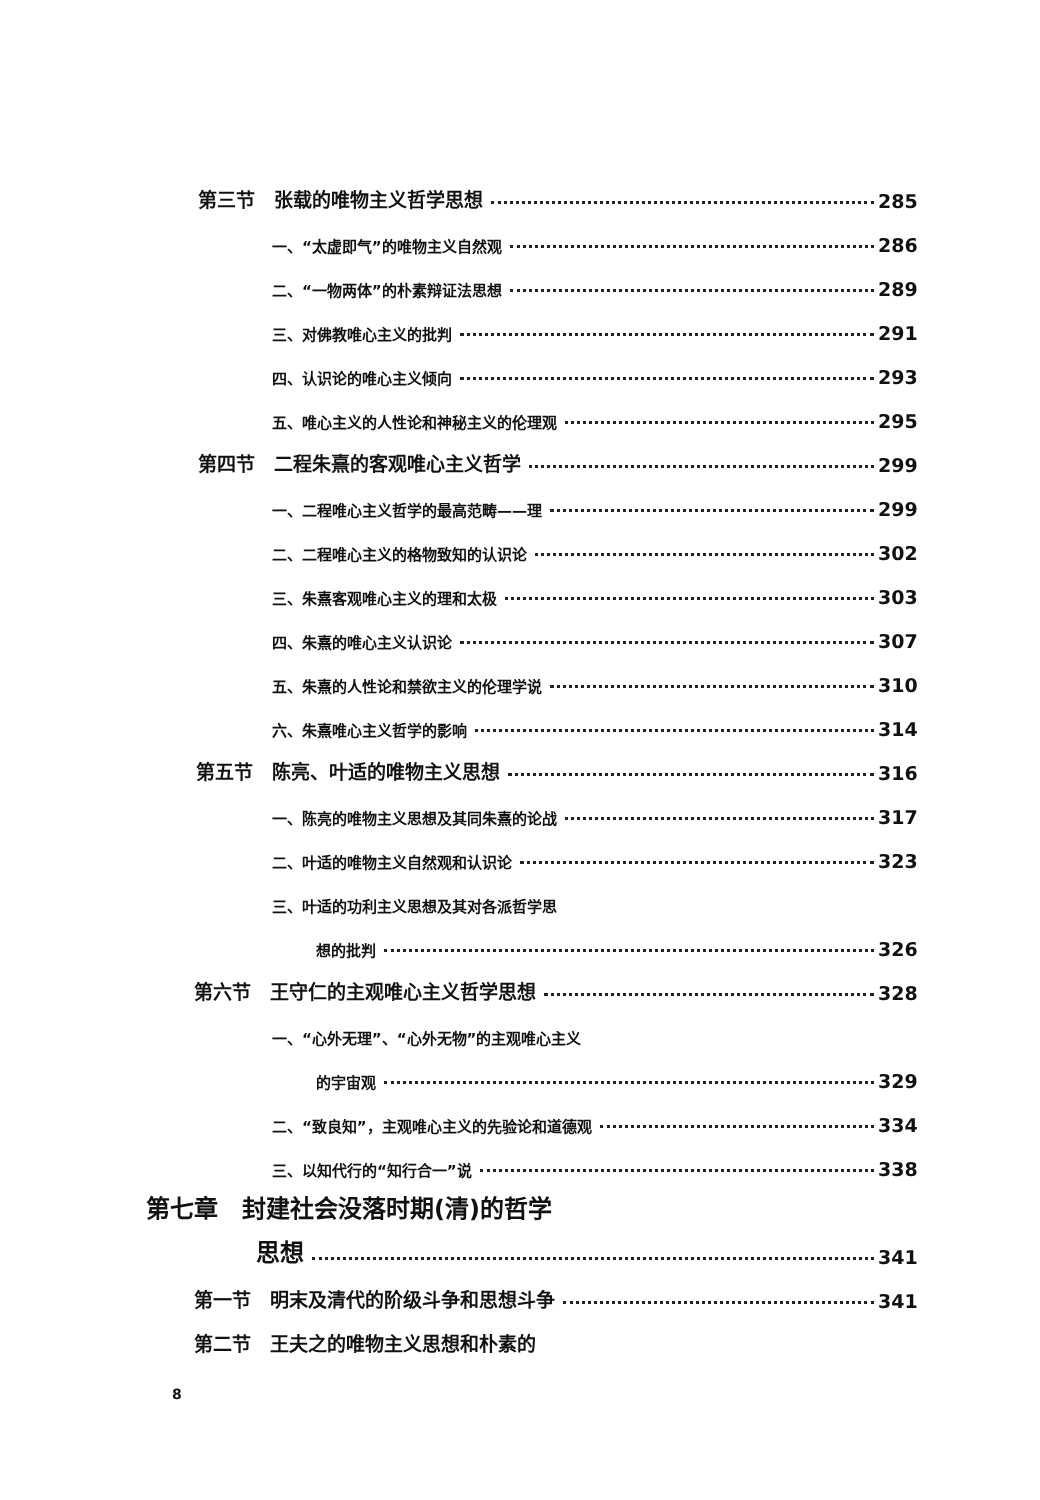第三节　张载的唯物主义哲学思想 285
一、“太虚即气”的唯物主义自然观 286
二、“一物两体”的朴素辩证法思想 289
三、对佛教唯心主义的批判 291
四、认识论的唯心主义倾向 293
五、唯心主义的人性论和神秘主义的伦理观 295
第四节　二程朱熹的客观唯心主义哲学 299
一、二程唯心主义哲学的最高范畴——理 299
二、二程唯心主义的格物致知的认识论 302
三、朱熹客观唯心主义的理和太极 303
四、朱熹的唯心主义认识论 307
五、朱熹的人性论和禁欲主义的伦理学说 310
六、朱熹唯心主义哲学的影响 314
第五节　陈亮、叶适的唯物主义思想 316
一、陈亮的唯物主义思想及其同朱熹的论战 317
二、叶适的唯物主义自然观和认识论 323
三、叶适的功利主义思想及其对各派哲学思
想的批判 326
第六节　王守仁的主观唯心主义哲学思想 328
一、“心外无理”、“心外无物”的主观唯心主义
的宇宙观 329
二、“致良知”，主观唯心主义的先验论和道德观 334
三、以知代行的“知行合一”说 338
第七章　封建社会没落时期(清)的哲学
思想 341
第一节　明末及清代的阶级斗争和思想斗争 341
第二节　王夫之的唯物主义思想和朴素的
8